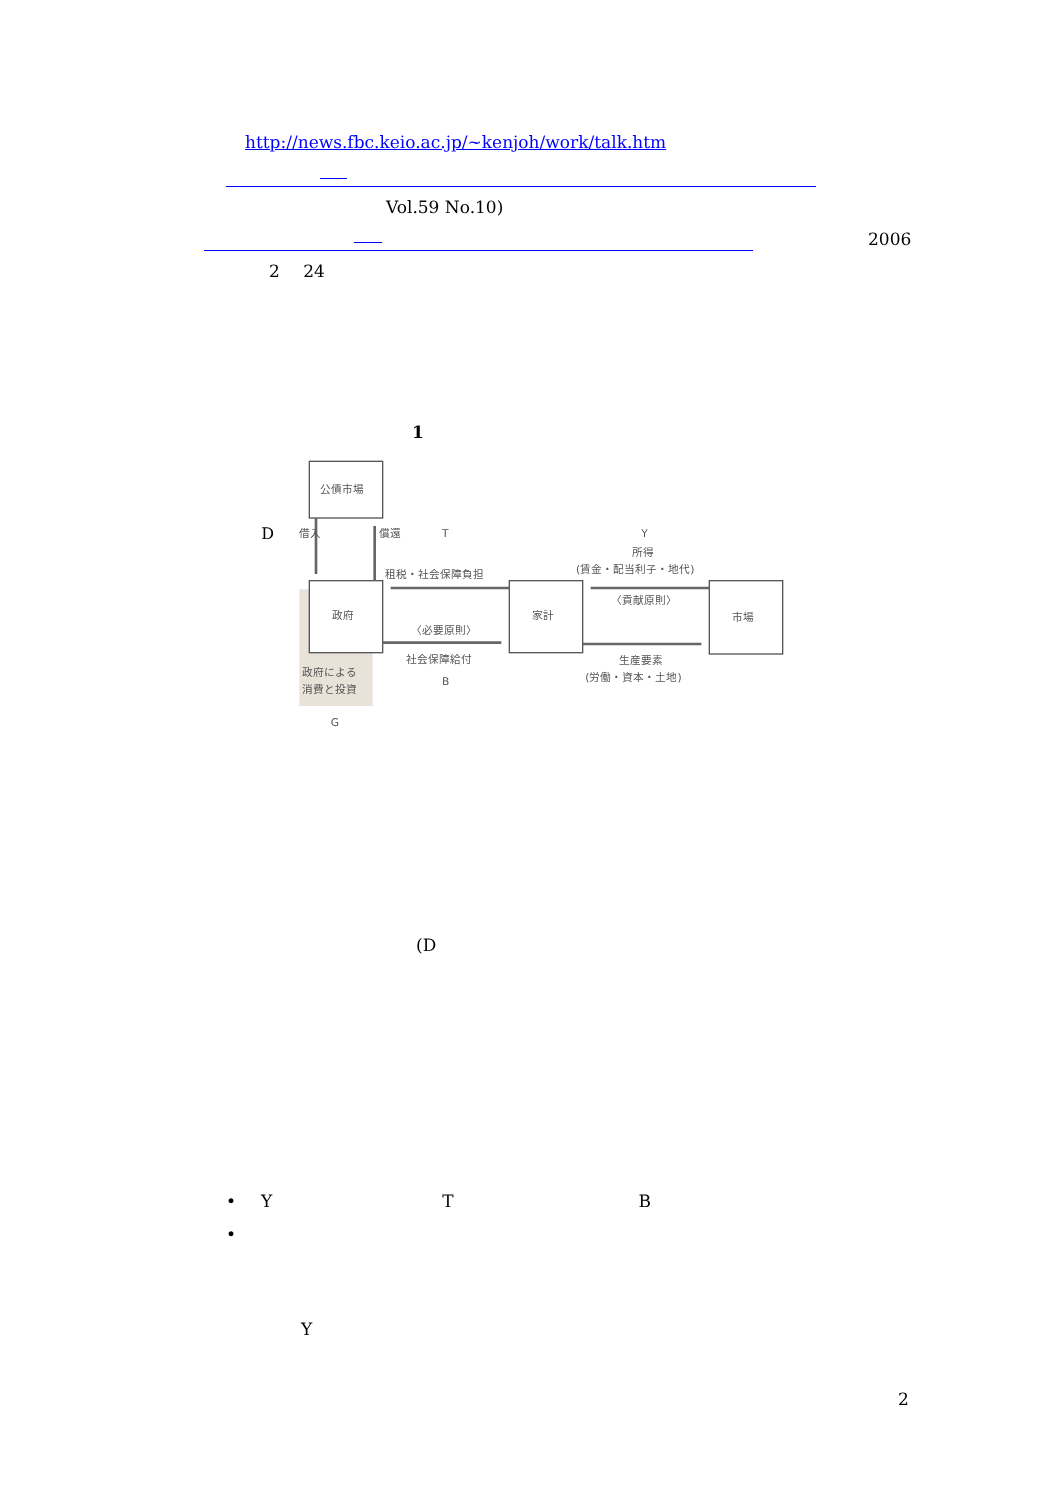http://news.fbc.keio.ac.jp/~kenjoh/work/talk.htm
Vol.59 No.10)
2006
2 24
1
D
公債市場
借入
償還
T
Y
所得
(賃金・配当利子・地代)
租税・社会保障負担
〈貢献原則〉
政府
家計
市場
〈必要原則〉
社会保障給付
生産要素
(労働・資本・土地)
政府による
消費と投資
B
G
(D
• Y T B
•
Y
2